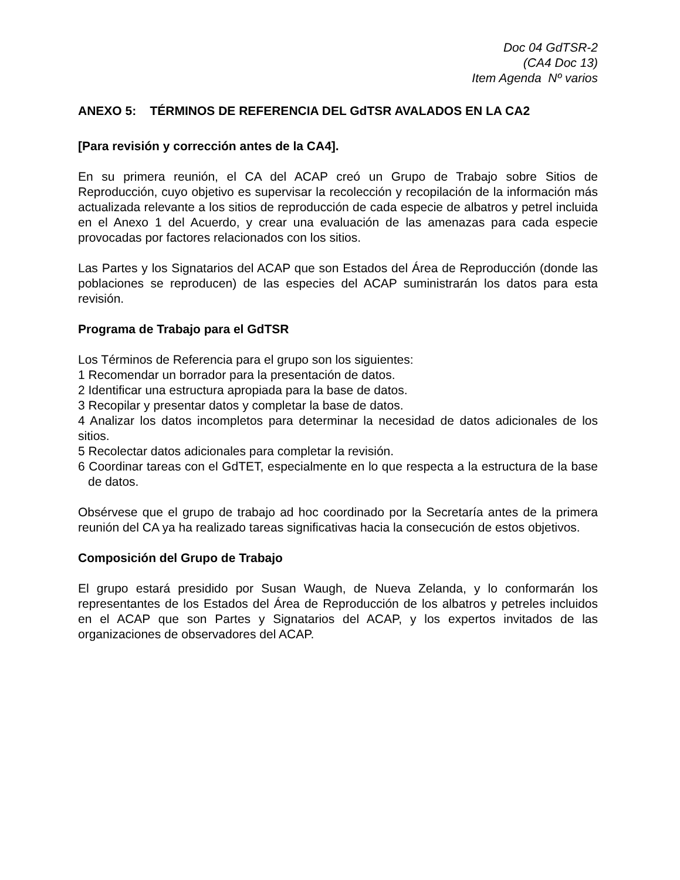Doc 04 GdTSR-2
(CA4 Doc 13)
Item Agenda Nº varios
ANEXO 5: TÉRMINOS DE REFERENCIA DEL GdTSR AVALADOS EN LA CA2
[Para revisión y corrección antes de la CA4].
En su primera reunión, el CA del ACAP creó un Grupo de Trabajo sobre Sitios de Reproducción, cuyo objetivo es supervisar la recolección y recopilación de la información más actualizada relevante a los sitios de reproducción de cada especie de albatros y petrel incluida en el Anexo 1 del Acuerdo, y crear una evaluación de las amenazas para cada especie provocadas por factores relacionados con los sitios.
Las Partes y los Signatarios del ACAP que son Estados del Área de Reproducción (donde las poblaciones se reproducen) de las especies del ACAP suministrarán los datos para esta revisión.
Programa de Trabajo para el GdTSR
Los Términos de Referencia para el grupo son los siguientes:
1 Recomendar un borrador para la presentación de datos.
2 Identificar una estructura apropiada para la base de datos.
3 Recopilar y presentar datos y completar la base de datos.
4 Analizar los datos incompletos para determinar la necesidad de datos adicionales de los sitios.
5 Recolectar datos adicionales para completar la revisión.
6 Coordinar tareas con el GdTET, especialmente en lo que respecta a la estructura de la base de datos.
Obsérvese que el grupo de trabajo ad hoc coordinado por la Secretaría antes de la primera reunión del CA ya ha realizado tareas significativas hacia la consecución de estos objetivos.
Composición del Grupo de Trabajo
El grupo estará presidido por Susan Waugh, de Nueva Zelanda, y lo conformarán los representantes de los Estados del Área de Reproducción de los albatros y petreles incluidos en el ACAP que son Partes y Signatarios del ACAP, y los expertos invitados de las organizaciones de observadores del ACAP.